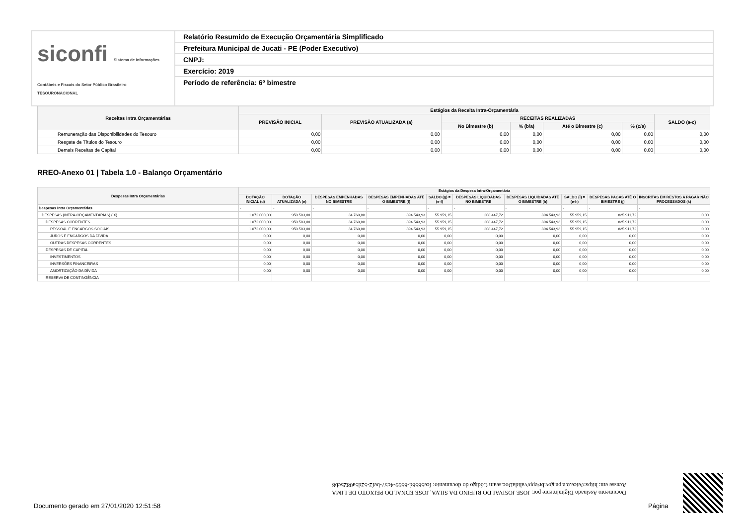siconfi Sistema de Informações Contábeis e Fiscais do Setor Público Brasileiro
TESOURONACIONAL
Relatório Resumido de Execução Orçamentária Simplificado
Prefeitura Municipal de Jucati - PE (Poder Executivo)
CNPJ:
Exercício: 2019
Período de referência: 6º bimestre
| Receitas Intra Orçamentárias | Estágios da Receita Intra-Orçamentária | | | | | | |
| --- | --- | --- | --- | --- | --- | --- | --- |
| | PREVISÃO INICIAL | PREVISÃO ATUALIZADA (a) | RECEITAS REALIZADAS | | | | SALDO (a-c) |
| | | | No Bimestre (b) | % (b/a) | Até o Bimestre (c) | % (c/a) | |
| Remuneração das Disponibilidades do Tesouro | 0,00 | 0,00 | 0,00 | 0,00 | 0,00 | 0,00 | 0,00 |
| Resgate de Títulos do Tesouro | 0,00 | 0,00 | 0,00 | 0,00 | 0,00 | 0,00 | 0,00 |
| Demais Receitas de Capital | 0,00 | 0,00 | 0,00 | 0,00 | 0,00 | 0,00 | 0,00 |
RREO-Anexo 01 | Tabela 1.0 - Balanço Orçamentário
| Despesas Intra Orçamentárias | Estágios da Despesa Intra-Orçamentária | | | | | | | | | |
| --- | --- | --- | --- | --- | --- | --- | --- | --- | --- | --- |
| | DOTAÇÃO INICIAL (d) | DOTAÇÃO ATUALIZADA (e) | DESPESAS EMPENHADAS NO BIMESTRE | DESPESAS EMPENHADAS ATÉ O BIMESTRE (f) | SALDO (g) = (e-f) | DESPESAS LIQUIDADAS NO BIMESTRE | DESPESAS LIQUIDADAS ATÉ O BIMESTRE (h) | SALDO (i) = (e-h) | DESPESAS PAGAS ATÉ O BIMESTRE (j) | INSCRITAS EM RESTOS A PAGAR NÃO PROCESSADOS (k) |
| Despesas Intra Orçamentárias | - | - | - | - | - | - | - | - | - | - |
| DESPESAS (INTRA-ORÇAMENTÁRIAS) (IX) | 1.072.000,00 | 950.503,08 | 34.760,88 | 894.543,93 | 55.959,15 | 208.447,72 | 894.543,93 | 55.959,15 | 825.911,72 | 0,00 |
| DESPESAS CORRENTES | 1.072.000,00 | 950.503,08 | 34.760,88 | 894.543,93 | 55.959,15 | 208.447,72 | 894.543,93 | 55.959,15 | 825.911,72 | 0,00 |
| PESSOAL E ENCARGOS SOCIAIS | 1.072.000,00 | 950.503,08 | 34.760,88 | 894.543,93 | 55.959,15 | 208.447,72 | 894.543,93 | 55.959,15 | 825.911,72 | 0,00 |
| JUROS E ENCARGOS DA DÍVIDA | 0,00 | 0,00 | 0,00 | 0,00 | 0,00 | 0,00 | 0,00 | 0,00 | 0,00 | 0,00 |
| OUTRAS DESPESAS CORRENTES | 0,00 | 0,00 | 0,00 | 0,00 | 0,00 | 0,00 | 0,00 | 0,00 | 0,00 | 0,00 |
| DESPESAS DE CAPITAL | 0,00 | 0,00 | 0,00 | 0,00 | 0,00 | 0,00 | 0,00 | 0,00 | 0,00 | 0,00 |
| INVESTIMENTOS | 0,00 | 0,00 | 0,00 | 0,00 | 0,00 | 0,00 | 0,00 | 0,00 | 0,00 | 0,00 |
| INVERSÕES FINANCEIRAS | 0,00 | 0,00 | 0,00 | 0,00 | 0,00 | 0,00 | 0,00 | 0,00 | 0,00 | 0,00 |
| AMORTIZAÇÃO DA DÍVIDA | 0,00 | 0,00 | 0,00 | 0,00 | 0,00 | 0,00 | 0,00 | 0,00 | 0,00 | 0,00 |
| RESERVA DE CONTINGÊNCIA | | | | | | | | | | |
Documento Assinado Digitalmente por: JOSE JOSIVALDO RUFINO DA SILVA, JOSE EDNALDO PEIXOTO DE LIMA
Acesse em: https://etce.tce.pe.gov.br/epp/validaDoc.seam Código do documento: fce5858d-8599-4c57-bef2-52d5a0825cb8
Documento gerado em 27/01/2020 12:51:58
Página